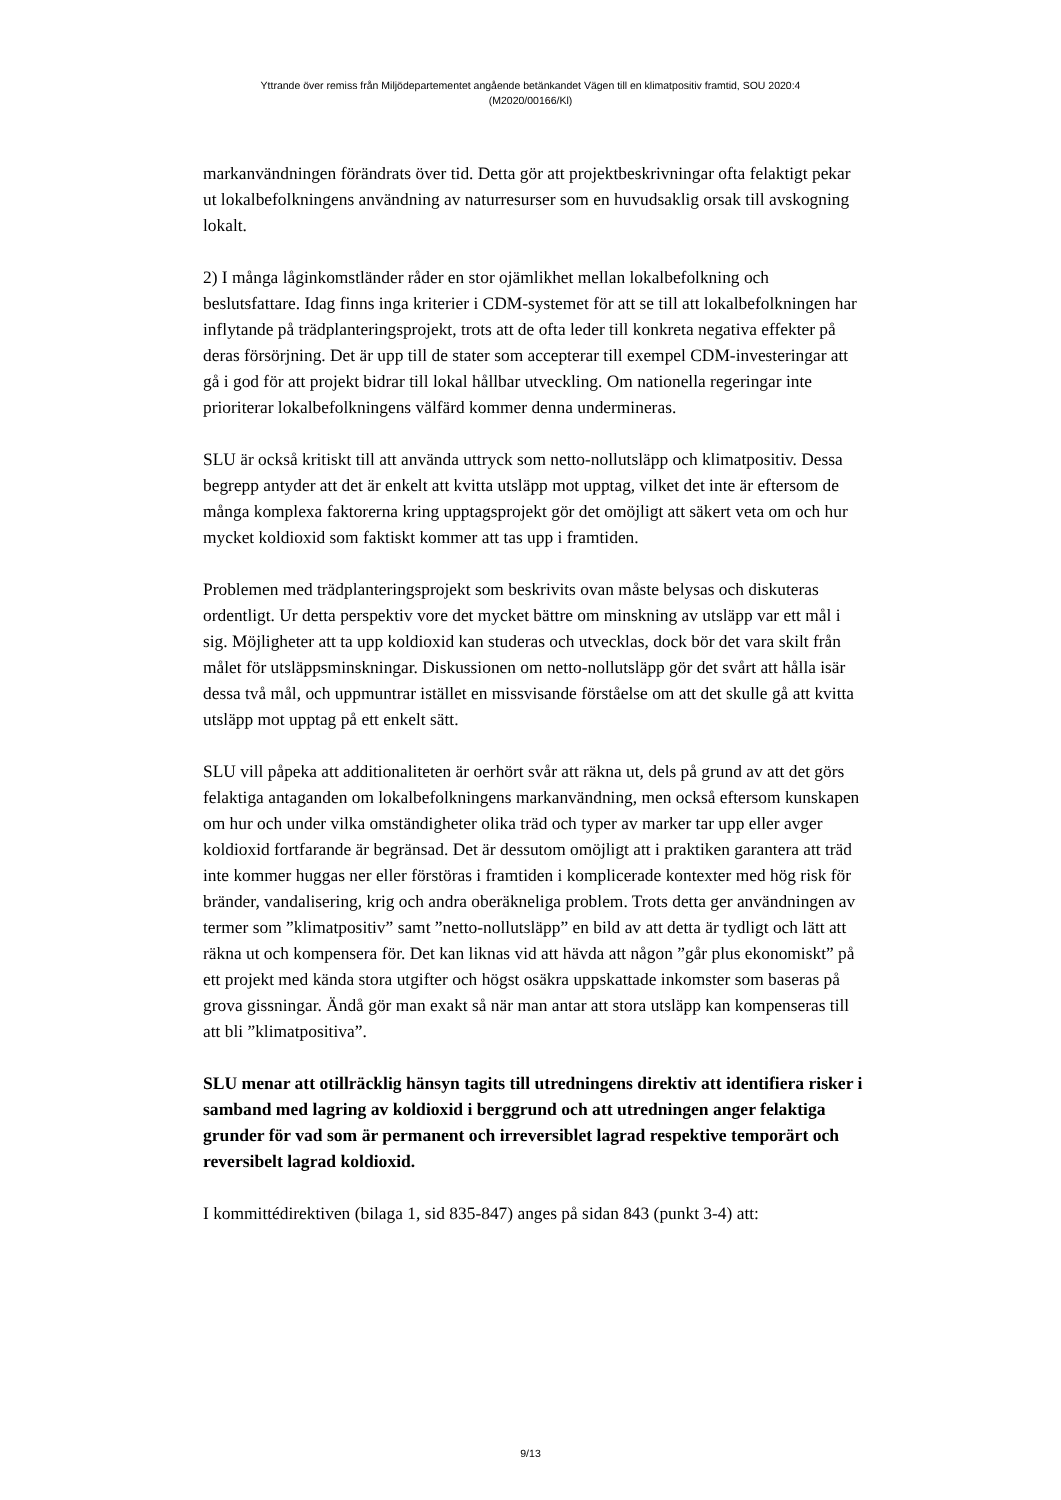Yttrande över remiss från Miljödepartementet angående betänkandet Vägen till en klimatpositiv framtid, SOU 2020:4
(M2020/00166/Kl)
markanvändningen förändrats över tid. Detta gör att projektbeskrivningar ofta felaktigt pekar ut lokalbefolkningens användning av naturresurser som en huvudsaklig orsak till avskogning lokalt.
2) I många låginkomstländer råder en stor ojämlikhet mellan lokalbefolkning och beslutsfattare. Idag finns inga kriterier i CDM-systemet för att se till att lokalbefolkningen har inflytande på trädplanteringsprojekt, trots att de ofta leder till konkreta negativa effekter på deras försörjning. Det är upp till de stater som accepterar till exempel CDM-investeringar att gå i god för att projekt bidrar till lokal hållbar utveckling. Om nationella regeringar inte prioriterar lokalbefolkningens välfärd kommer denna undermineras.
SLU är också kritiskt till att använda uttryck som netto-nollutsläpp och klimatpositiv. Dessa begrepp antyder att det är enkelt att kvitta utsläpp mot upptag, vilket det inte är eftersom de många komplexa faktorerna kring upptagsprojekt gör det omöjligt att säkert veta om och hur mycket koldioxid som faktiskt kommer att tas upp i framtiden.
Problemen med trädplanteringsprojekt som beskrivits ovan måste belysas och diskuteras ordentligt. Ur detta perspektiv vore det mycket bättre om minskning av utsläpp var ett mål i sig. Möjligheter att ta upp koldioxid kan studeras och utvecklas, dock bör det vara skilt från målet för utsläppsminskningar. Diskussionen om netto-nollutsläpp gör det svårt att hålla isär dessa två mål, och uppmuntrar istället en missvisande förståelse om att det skulle gå att kvitta utsläpp mot upptag på ett enkelt sätt.
SLU vill påpeka att additionaliteten är oerhört svår att räkna ut, dels på grund av att det görs felaktiga antaganden om lokalbefolkningens markanvändning, men också eftersom kunskapen om hur och under vilka omständigheter olika träd och typer av marker tar upp eller avger koldioxid fortfarande är begränsad. Det är dessutom omöjligt att i praktiken garantera att träd inte kommer huggas ner eller förstöras i framtiden i komplicerade kontexter med hög risk för bränder, vandalisering, krig och andra oberäkneliga problem. Trots detta ger användningen av termer som ”klimatpositiv” samt ”netto-nollutsläpp” en bild av att detta är tydligt och lätt att räkna ut och kompensera för. Det kan liknas vid att hävda att någon ”går plus ekonomiskt” på ett projekt med kända stora utgifter och högst osäkra uppskattade inkomster som baseras på grova gissningar. Ändå gör man exakt så när man antar att stora utsläpp kan kompenseras till att bli ”klimatpositiva”.
SLU menar att otillräcklig hänsyn tagits till utredningens direktiv att identifiera risker i samband med lagring av koldioxid i berggrund och att utredningen anger felaktiga grunder för vad som är permanent och irreversiblet lagrad respektive temporärt och reversibelt lagrad koldioxid.
I kommittédirektiven (bilaga 1, sid 835-847) anges på sidan 843 (punkt 3-4) att:
9/13